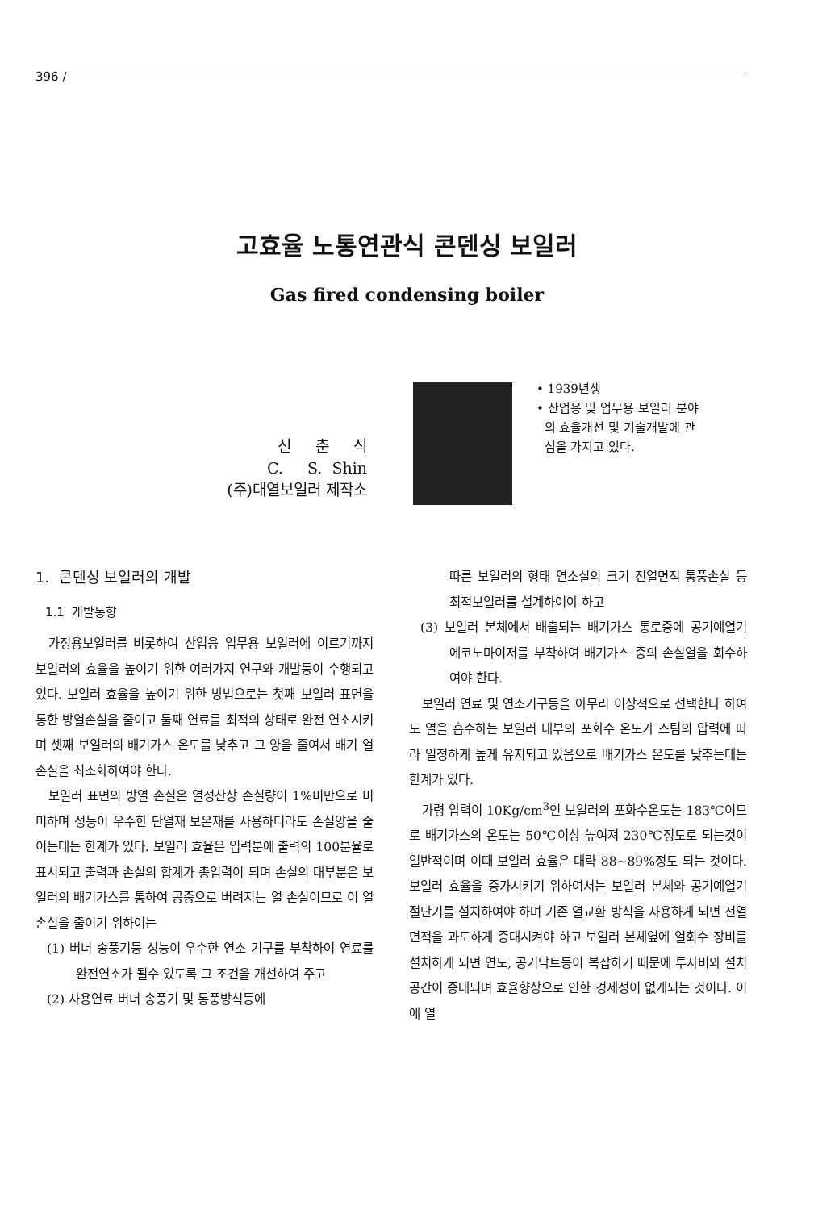396 /
고효율 노통연관식 콘덴싱 보일러
Gas fired condensing boiler
신 춘 식
C. S. Shin
(주)대열보일러 제작소
• 1939년생
• 산업용 및 업무용 보일러 분야
의 효율개선 및 기술개발에 관
심을 가지고 있다.
1. 콘덴싱 보일러의 개발
1.1 개발동향
가정용보일러를 비롯하여 산업용 업무용 보일러에 이르기까지 보일러의 효율을 높이기 위한 여러가지 연구와 개발등이 수행되고 있다. 보일러 효율을 높이기 위한 방법으로는 첫째 보일러 표면을 통한 방열손실을 줄이고 둘째 연료를 최적의 상태로 완전 연소시키며 셋째 보일러의 배기가스 온도를 낮추고 그 양을 줄여서 배기 열손실을 최소화하여야 한다.
보일러 표면의 방열 손실은 열정산상 손실량이 1%미만으로 미미하며 성능이 우수한 단열재 보온재를 사용하더라도 손실양을 줄이는데는 한계가 있다. 보일러 효율은 입력분에 출력의 100분율로 표시되고 출력과 손실의 합계가 총입력이 되며 손실의 대부분은 보일러의 배기가스를 통하여 공중으로 버려지는 열 손실이므로 이 열 손실을 줄이기 위하여는
(1) 버너 송풍기등 성능이 우수한 연소 기구를 부착하여 연료를 완전연소가 될수 있도록 그 조건을 개선하여 주고
(2) 사용연료 버너 송풍기 및 통풍방식등에
따른 보일러의 형태 연소실의 크기 전열면적 통풍손실 등 최적보일러를 설계하여야 하고
(3) 보일러 본체에서 배출되는 배기가스 통로중에 공기예열기 에코노마이저를 부착하여 배기가스 중의 손실열을 회수하여야 한다.
보일러 연료 및 연소기구등을 아무리 이상적으로 선택한다 하여도 열을 흡수하는 보일러 내부의 포화수 온도가 스팀의 압력에 따라 일정하게 높게 유지되고 있음으로 배기가스 온도를 낮추는데는 한계가 있다.
가령 압력이 10Kg/cm<sup>3</sup>인 보일러의 포화수온도는 183℃이므로 배기가스의 온도는 50℃이상 높여져 230℃정도로 되는것이 일반적이며 이때 보일러 효율은 대략 88~89%정도 되는 것이다. 보일러 효율을 증가시키기 위하여서는 보일러 본체와 공기예열기 절단기를 설치하여야 하며 기존 열교환 방식을 사용하게 되면 전열면적을 과도하게 증대시켜야 하고 보일러 본체옆에 열회수 장비를 설치하게 되면 연도, 공기닥트등이 복잡하기 때문에 투자비와 설치공간이 증대되며 효율향상으로 인한 경제성이 없게되는 것이다. 이에 열